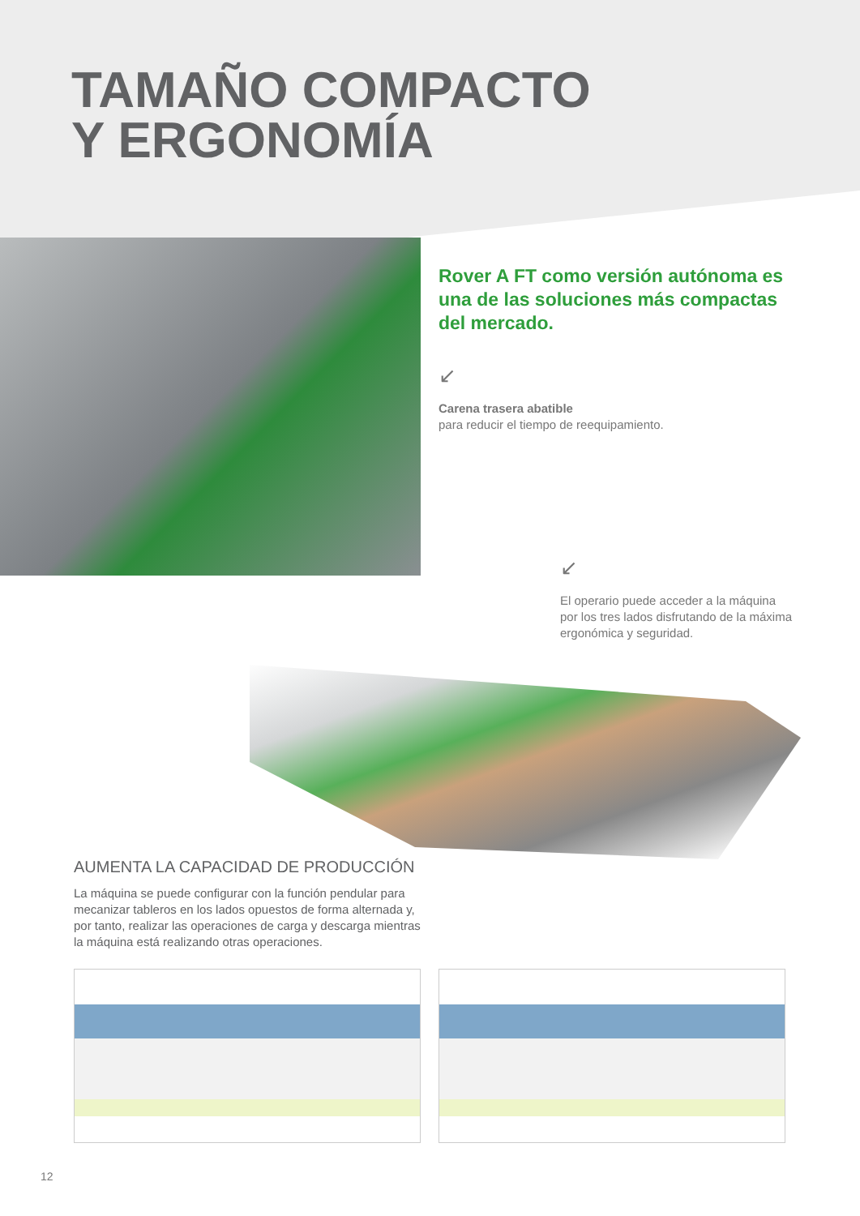TAMAÑO COMPACTO
Y ERGONOMÍA
Rover A FT como versión autónoma es una de las soluciones más compactas del mercado.
↙
Carena trasera abatible
para reducir el tiempo de reequipamiento.
↙
El operario puede acceder a la máquina por los tres lados disfrutando de la máxima ergonómica y seguridad.
AUMENTA LA CAPACIDAD DE PRODUCCIÓN
La máquina se puede configurar con la función pendular para mecanizar tableros en los lados opuestos de forma alternada y, por tanto, realizar las operaciones de carga y descarga mientras la máquina está realizando otras operaciones.
12